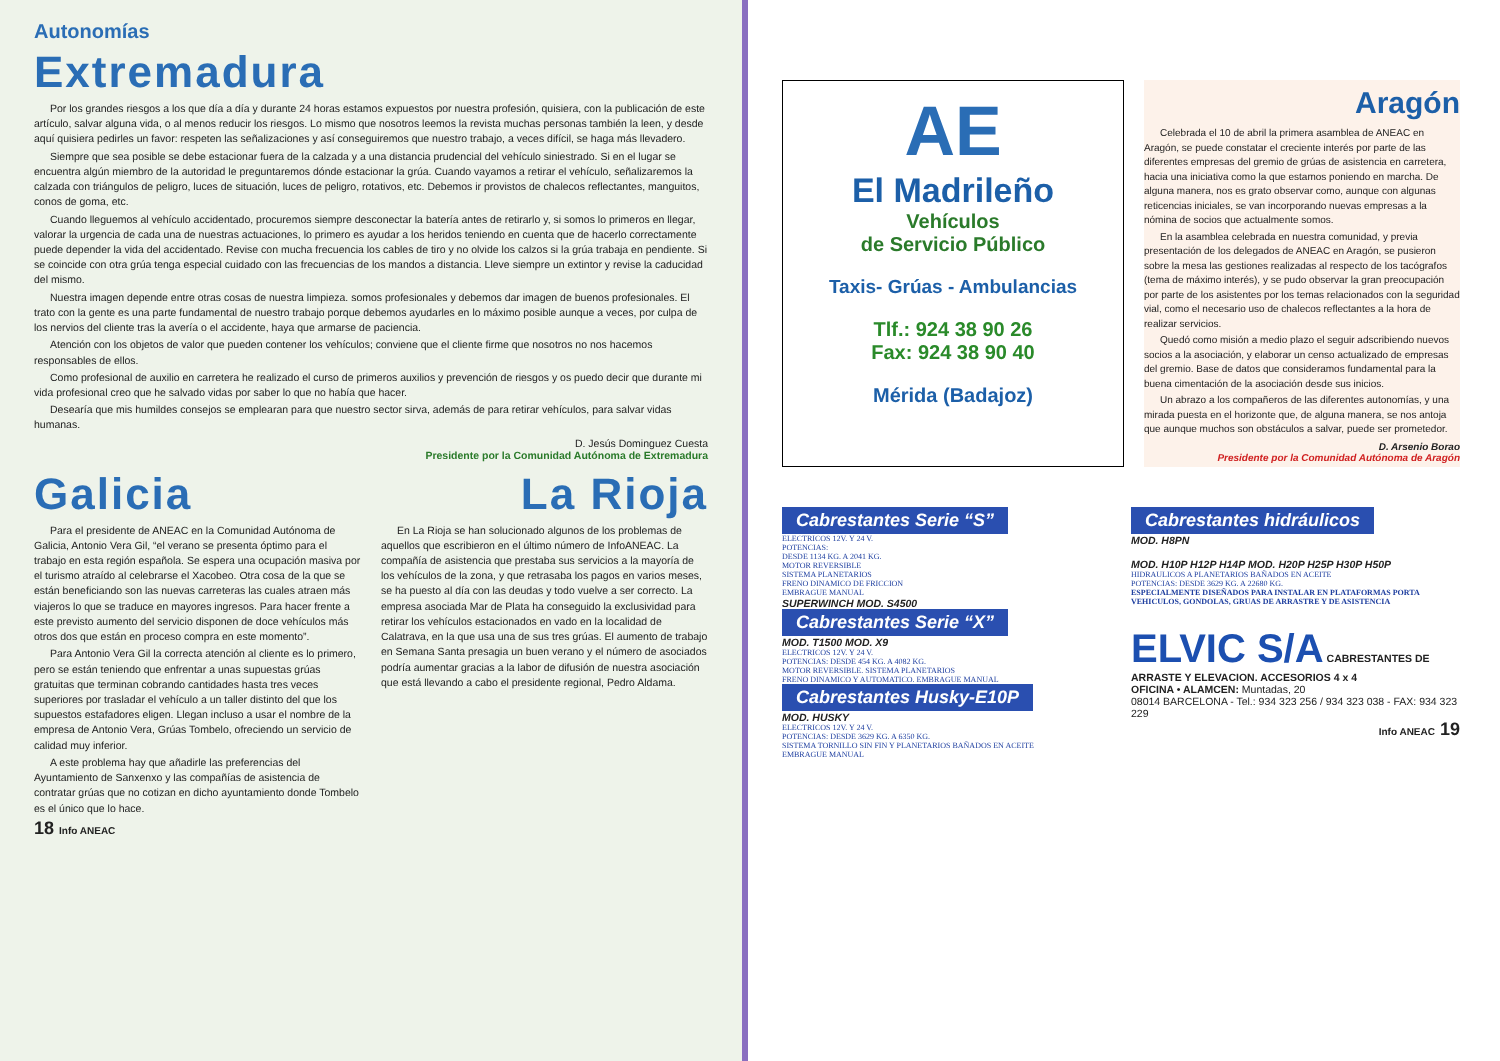Autonomías
Extremadura
Por los grandes riesgos a los que día a día y durante 24 horas estamos expuestos por nuestra profesión, quisiera, con la publicación de este artículo, salvar alguna vida, o al menos reducir los riesgos. Lo mismo que nosotros leemos la revista muchas personas también la leen, y desde aquí quisiera pedirles un favor: respeten las señalizaciones y así conseguiremos que nuestro trabajo, a veces difícil, se haga más llevadero.
Siempre que sea posible se debe estacionar fuera de la calzada y a una distancia prudencial del vehículo siniestrado. Si en el lugar se encuentra algún miembro de la autoridad le preguntaremos dónde estacionar la grúa. Cuando vayamos a retirar el vehículo, señalizaremos la calzada con triángulos de peligro, luces de situación, luces de peligro, rotativos, etc. Debemos ir provistos de chalecos reflectantes, manguitos, conos de goma, etc.
Cuando lleguemos al vehículo accidentado, procuremos siempre desconectar la batería antes de retirarlo y, si somos lo primeros en llegar, valorar la urgencia de cada una de nuestras actuaciones, lo primero es ayudar a los heridos teniendo en cuenta que de hacerlo correctamente puede depender la vida del accidentado. Revise con mucha frecuencia los cables de tiro y no olvide los calzos si la grúa trabaja en pendiente. Si se coincide con otra grúa tenga especial cuidado con las frecuencias de los mandos a distancia. Lleve siempre un extintor y revise la caducidad del mismo.
Nuestra imagen depende entre otras cosas de nuestra limpieza. somos profesionales y debemos dar imagen de buenos profesionales. El trato con la gente es una parte fundamental de nuestro trabajo porque debemos ayudarles en lo máximo posible aunque a veces, por culpa de los nervios del cliente tras la avería o el accidente, haya que armarse de paciencia.
Atención con los objetos de valor que pueden contener los vehículos; conviene que el cliente firme que nosotros no nos hacemos responsables de ellos.
Como profesional de auxilio en carretera he realizado el curso de primeros auxilios y prevención de riesgos y os puedo decir que durante mi vida profesional creo que he salvado vidas por saber lo que no había que hacer.
Desearía que mis humildes consejos se emplearan para que nuestro sector sirva, además de para retirar vehículos, para salvar vidas humanas.
D. Jesús Dominguez Cuesta
Presidente por la Comunidad Autónoma de Extremadura
Galicia
Para el presidente de ANEAC en la Comunidad Autónoma de Galicia, Antonio Vera Gil, “el verano se presenta óptimo para el trabajo en esta región española. Se espera una ocupación masiva por el turismo atraído al celebrarse el Xacobeo. Otra cosa de la que se están beneficiando son las nuevas carreteras las cuales atraen más viajeros lo que se traduce en mayores ingresos. Para hacer frente a este previsto aumento del servicio disponen de doce vehículos más otros dos que están en proceso compra en este momento”.
Para Antonio Vera Gil la correcta atención al cliente es lo primero, pero se están teniendo que enfrentar a unas supuestas grúas gratuitas que terminan cobrando cantidades hasta tres veces superiores por trasladar el vehículo a un taller distinto del que los supuestos estafadores eligen. Llegan incluso a usar el nombre de la empresa de Antonio Vera, Grúas Tombelo, ofreciendo un servicio de calidad muy inferior.
A este problema hay que añadirle las preferencias del Ayuntamiento de Sanxenxo y las compañías de asistencia de contratar grúas que no cotizan en dicho ayuntamiento donde Tombelo es el único que lo hace.
La Rioja
En La Rioja se han solucionado algunos de los problemas de aquellos que escribieron en el último número de InfoANEAC. La compañía de asistencia que prestaba sus servicios a la mayoría de los vehículos de la zona, y que retrasaba los pagos en varios meses, se ha puesto al día con las deudas y todo vuelve a ser correcto. La empresa asociada Mar de Plata ha conseguido la exclusividad para retirar los vehículos estacionados en vado en la localidad de Calatrava, en la que usa una de sus tres grúas. El aumento de trabajo en Semana Santa presagia un buen verano y el número de asociados podría aumentar gracias a la labor de difusión de nuestra asociación que está llevando a cabo el presidente regional, Pedro Aldama.
18 Info ANEAC
AE
El Madrileño
Vehículos
de Servicio Público
Taxis- Grúas - Ambulancias
Tlf.: 924 38 90 26
Fax: 924 38 90 40
Mérida (Badajoz)
Aragón
Celebrada el 10 de abril la primera asamblea de ANEAC en Aragón, se puede constatar el creciente interés por parte de las diferentes empresas del gremio de grúas de asistencia en carretera, hacia una iniciativa como la que estamos poniendo en marcha. De alguna manera, nos es grato observar como, aunque con algunas reticencias iniciales, se van incorporando nuevas empresas a la nómina de socios que actualmente somos.
En la asamblea celebrada en nuestra comunidad, y previa presentación de los delegados de ANEAC en Aragón, se pusieron sobre la mesa las gestiones realizadas al respecto de los tacógrafos (tema de máximo interés), y se pudo observar la gran preocupación por parte de los asistentes por los temas relacionados con la seguridad vial, como el necesario uso de chalecos reflectantes a la hora de realizar servicios.
Quedó como misión a medio plazo el seguir adscribiendo nuevos socios a la asociación, y elaborar un censo actualizado de empresas del gremio. Base de datos que consideramos fundamental para la buena cimentación de la asociación desde sus inicios.
Un abrazo a los compañeros de las diferentes autonomías, y una mirada puesta en el horizonte que, de alguna manera, se nos antoja que aunque muchos son obstáculos a salvar, puede ser prometedor.
D. Arsenio Borao
Presidente por la Comunidad Autónoma de Aragón
Cabrestantes Serie “S”
ELECTRICOS 12V. Y 24 V.
POTENCIAS:
DESDE 1134 KG. A 2041 KG.
MOTOR REVERSIBLE
SISTEMA PLANETARIOS
FRENO DINAMICO DE FRICCION
EMBRAGUE MANUAL
SUPERWINCH MOD. S4500
Cabrestantes Serie “X”
MOD. T1500 MOD. X9
ELECTRICOS 12V. Y 24 V.
POTENCIAS: DESDE 454 KG. A 4082 KG.
MOTOR REVERSIBLE. SISTEMA PLANETARIOS
FRENO DINAMICO Y AUTOMATICO. EMBRAGUE MANUAL
Cabrestantes Husky-E10P
MOD. HUSKY
ELECTRICOS 12V. Y 24 V.
POTENCIAS: DESDE 3629 KG. A 6350 KG.
SISTEMA TORNILLO SIN FIN Y PLANETARIOS BAÑADOS EN ACEITE
EMBRAGUE MANUAL
Cabrestantes hidráulicos
MOD. H8PN
MOD. H10P H12P H14P MOD. H20P H25P H30P H50P
HIDRAULICOS A PLANETARIOS BAÑADOS EN ACEITE
POTENCIAS: DESDE 3629 KG. A 22680 KG.
ESPECIALMENTE DISEÑADOS PARA INSTALAR EN PLATAFORMAS PORTA VEHICULOS, GONDOLAS, GRUAS DE ARRASTRE Y DE ASISTENCIA
ELVIC S/A CABRESTANTES DE ARRASTE Y ELEVACION. ACCESORIOS 4 x 4
OFICINA • ALAMCEN: Muntadas, 20
08014 BARCELONA - Tel.: 934 323 256 / 934 323 038 - FAX: 934 323 229
Info ANEAC 19